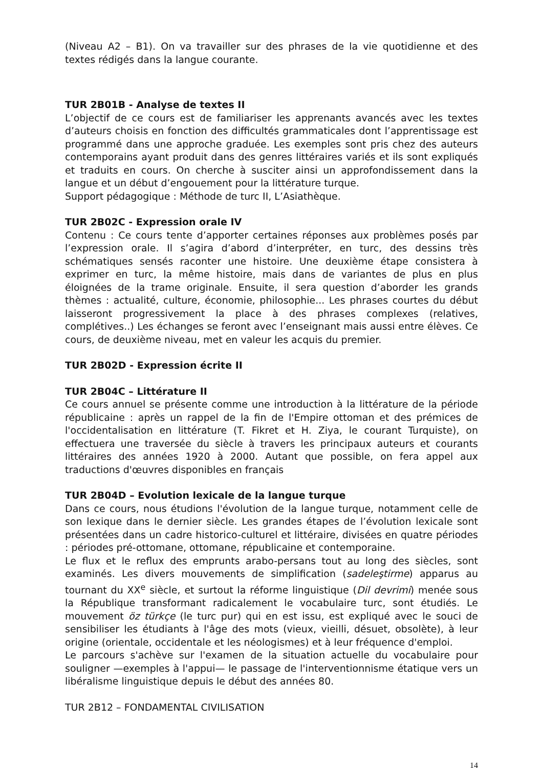(Niveau A2 – B1). On va travailler sur des phrases de la vie quotidienne et des textes rédigés dans la langue courante.
TUR 2B01B - Analyse de textes II
L’objectif de ce cours est de familiariser les apprenants avancés avec les textes d’auteurs choisis en fonction des difficultés grammaticales dont l’apprentissage est programmé dans une approche graduée. Les exemples sont pris chez des auteurs contemporains ayant produit dans des genres littéraires variés et ils sont expliqués et traduits en cours. On cherche à susciter ainsi un approfondissement dans la langue et un début d’engouement pour la littérature turque.
Support pédagogique : Méthode de turc II, L’Asiathèque.
TUR 2B02C - Expression orale IV
Contenu : Ce cours tente d’apporter certaines réponses aux problèmes posés par l’expression orale. Il s’agira d’abord d’interpréter, en turc, des dessins très schématiques sensés raconter une histoire. Une deuxième étape consistera à exprimer en turc, la même histoire, mais dans de variantes de plus en plus éloignées de la trame originale. Ensuite, il sera question d’aborder les grands thèmes : actualité, culture, économie, philosophie... Les phrases courtes du début laisseront progressivement la place à des phrases complexes (relatives, complétives..) Les échanges se feront avec l’enseignant mais aussi entre élèves. Ce cours, de deuxième niveau, met en valeur les acquis du premier.
TUR 2B02D - Expression écrite II
TUR 2B04C – Littérature II
Ce cours annuel se présente comme une introduction à la littérature de la période républicaine : après un rappel de la fin de l'Empire ottoman et des prémices de l'occidentalisation en littérature (T. Fikret et H. Ziya, le courant Turquiste), on effectuera une traversée du siècle à travers les principaux auteurs et courants littéraires des années 1920 à 2000. Autant que possible, on fera appel aux traductions d'œuvres disponibles en français
TUR 2B04D – Evolution lexicale de la langue turque
Dans ce cours, nous étudions l'évolution de la langue turque, notamment celle de son lexique dans le dernier siècle. Les grandes étapes de l’évolution lexicale sont présentées dans un cadre historico-culturel et littéraire, divisées en quatre périodes : périodes pré-ottomane, ottomane, républicaine et contemporaine.
Le flux et le reflux des emprunts arabo-persans tout au long des siècles, sont examinés. Les divers mouvements de simplification (sadeleştirme) apparus au tournant du XX<sup>e</sup> siècle, et surtout la réforme linguistique (Dil devrimi) menée sous la République transformant radicalement le vocabulaire turc, sont étudiés. Le mouvement öz türkçe (le turc pur) qui en est issu, est expliqué avec le souci de sensibiliser les étudiants à l'âge des mots (vieux, vieilli, désuet, obsolète), à leur origine (orientale, occidentale et les néologismes) et à leur fréquence d'emploi.
Le parcours s'achève sur l'examen de la situation actuelle du vocabulaire pour souligner —exemples à l'appui— le passage de l'interventionnisme étatique vers un libéralisme linguistique depuis le début des années 80.
TUR 2B12 – FONDAMENTAL CIVILISATION
14